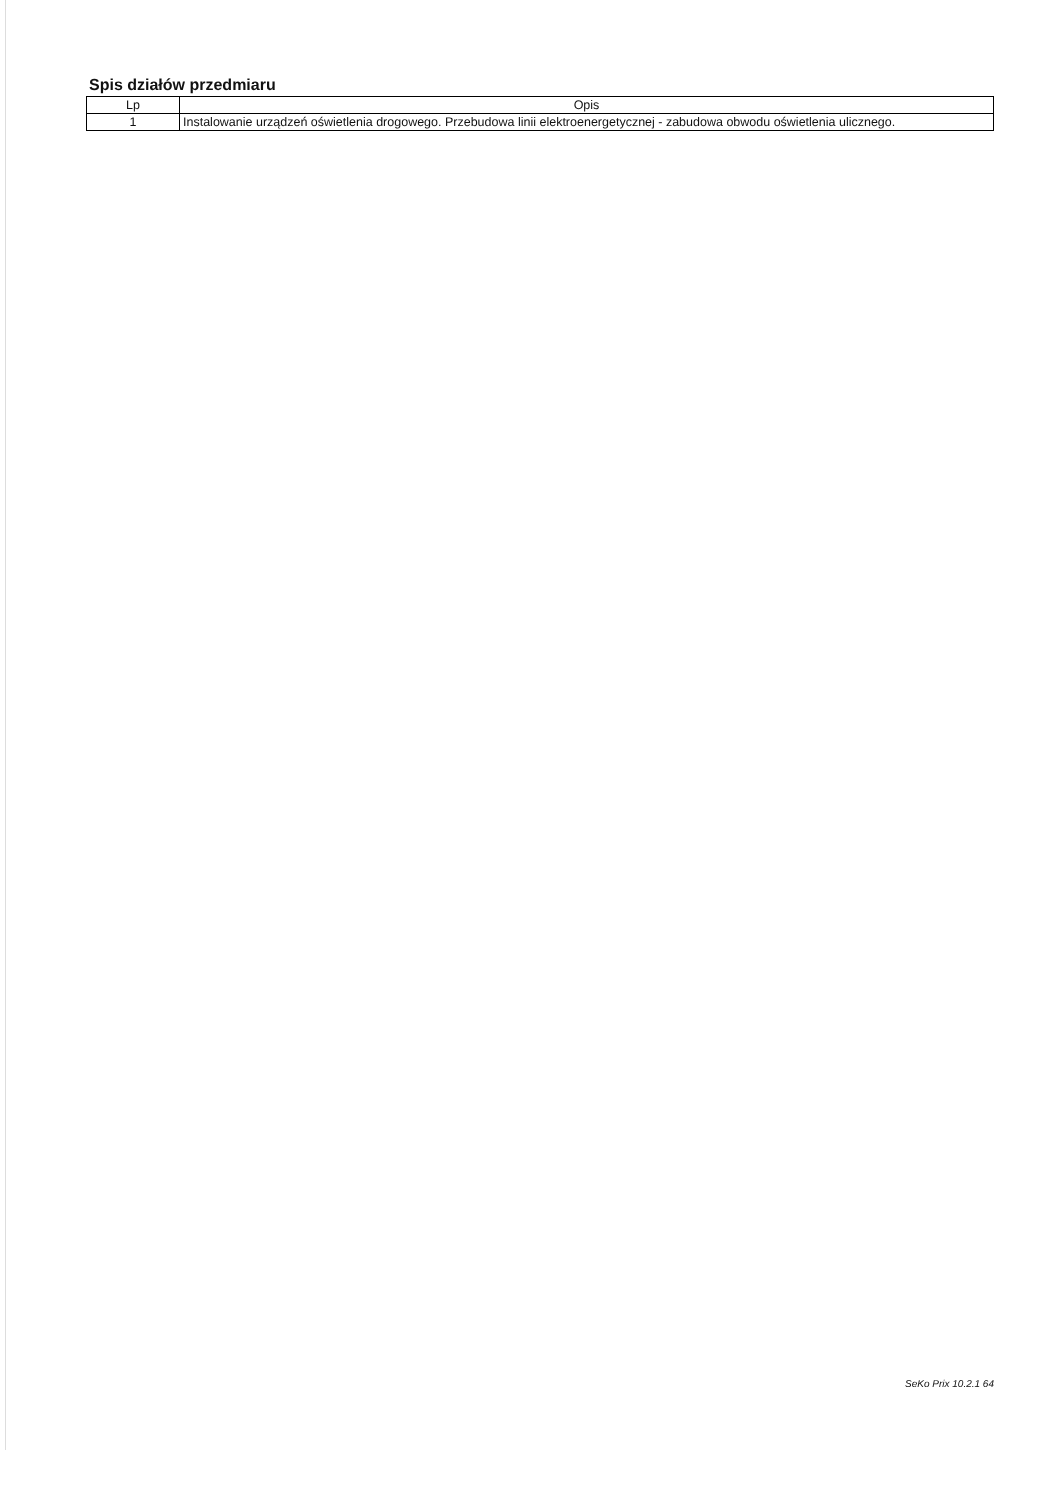Spis działów przedmiaru
| Lp | Opis |
| --- | --- |
| 1 | Instalowanie urządzeń oświetlenia drogowego. Przebudowa linii elektroenergetycznej - zabudowa obwodu oświetlenia ulicznego. |
SeKo Prix 10.2.1 64